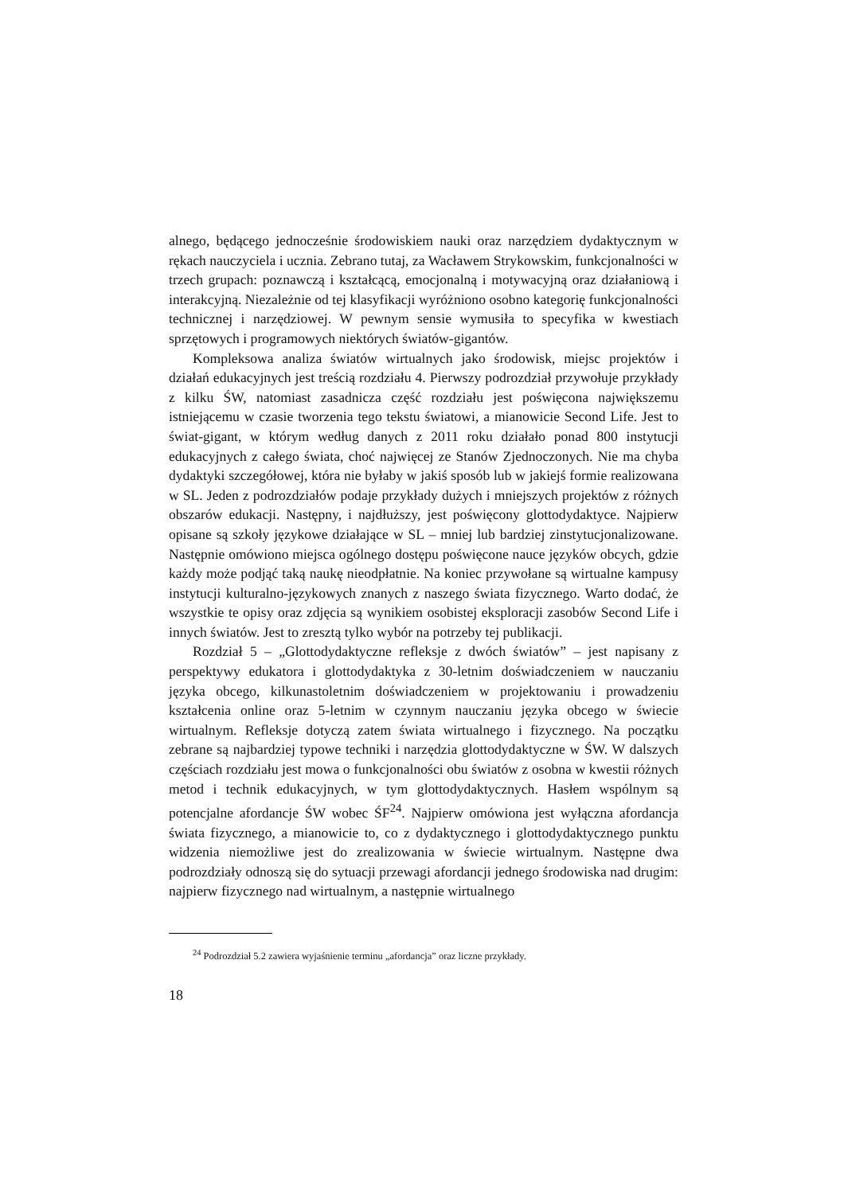alnego, będącego jednocześnie środowiskiem nauki oraz narzędziem dydaktycznym w rękach nauczyciela i ucznia. Zebrano tutaj, za Wacławem Strykowskim, funkcjonalności w trzech grupach: poznawczą i kształcącą, emocjonalną i motywacyjną oraz działaniową i interakcyjną. Niezależnie od tej klasyfikacji wyróżniono osobno kategorię funkcjonalności technicznej i narzędziowej. W pewnym sensie wymusiła to specyfika w kwestiach sprzętowych i programowych niektórych światów-gigantów.
Kompleksowa analiza światów wirtualnych jako środowisk, miejsc projektów i działań edukacyjnych jest treścią rozdziału 4. Pierwszy podrozdział przywołuje przykłady z kilku ŚW, natomiast zasadnicza część rozdziału jest poświęcona największemu istniejącemu w czasie tworzenia tego tekstu światowi, a mianowicie Second Life. Jest to świat-gigant, w którym według danych z 2011 roku działało ponad 800 instytucji edukacyjnych z całego świata, choć najwięcej ze Stanów Zjednoczonych. Nie ma chyba dydaktyki szczegółowej, która nie byłaby w jakiś sposób lub w jakiejś formie realizowana w SL. Jeden z podrozdziałów podaje przykłady dużych i mniejszych projektów z różnych obszarów edukacji. Następny, i najdłuższy, jest poświęcony glottodydaktyce. Najpierw opisane są szkoły językowe działające w SL – mniej lub bardziej zinstytucjonalizowane. Następnie omówiono miejsca ogólnego dostępu poświęcone nauce języków obcych, gdzie każdy może podjąć taką naukę nieodpłatnie. Na koniec przywołane są wirtualne kampusy instytucji kulturalno-językowych znanych z naszego świata fizycznego. Warto dodać, że wszystkie te opisy oraz zdjęcia są wynikiem osobistej eksploracji zasobów Second Life i innych światów. Jest to zresztą tylko wybór na potrzeby tej publikacji.
Rozdział 5 – „Glottodydaktyczne refleksje z dwóch światów” – jest napisany z perspektywy edukatora i glottodydaktyka z 30-letnim doświadczeniem w nauczaniu języka obcego, kilkunastoletnim doświadczeniem w projektowaniu i prowadzeniu kształcenia online oraz 5-letnim w czynnym nauczaniu języka obcego w świecie wirtualnym. Refleksje dotyczą zatem świata wirtualnego i fizycznego. Na początku zebrane są najbardziej typowe techniki i narzędzia glottodydaktyczne w ŚW. W dalszych częściach rozdziału jest mowa o funkcjonalności obu światów z osobna w kwestii różnych metod i technik edukacyjnych, w tym glottodydaktycznych. Hasłem wspólnym są potencjalne afordancje ŚW wobec ŚF<sup>24</sup>. Najpierw omówiona jest wyłączna afordancja świata fizycznego, a mianowicie to, co z dydaktycznego i glottodydaktycznego punktu widzenia niemożliwe jest do zrealizowania w świecie wirtualnym. Następne dwa podrozdziały odnoszą się do sytuacji przewagi afordancji jednego środowiska nad drugim: najpierw fizycznego nad wirtualnym, a następnie wirtualnego
<sup>24</sup> Podrozdział 5.2 zawiera wyjaśnienie terminu „afordancja” oraz liczne przykłady.
18